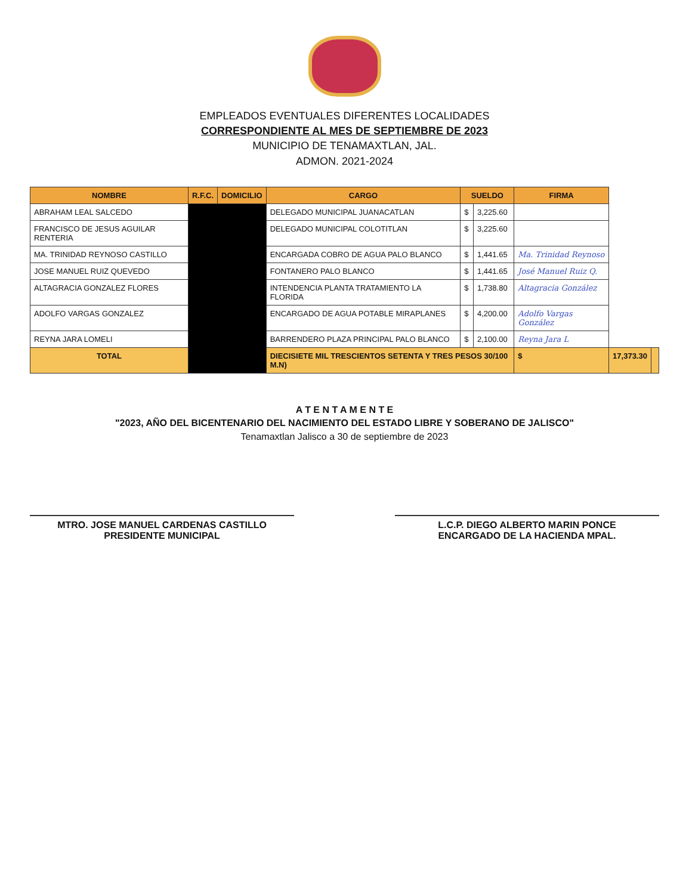EMPLEADOS EVENTUALES DIFERENTES LOCALIDADES
CORRESPONDIENTE AL MES DE SEPTIEMBRE DE 2023
MUNICIPIO DE TENAMAXTLAN, JAL.
ADMON. 2021-2024
| NOMBRE | R.F.C. | DOMICILIO | CARGO | SUELDO | | FIRMA | | |
| --- | --- | --- | --- | --- | --- | --- | --- | --- |
| ABRAHAM LEAL SALCEDO | | | DELEGADO MUNICIPAL JUANACATLAN | $ | 3,225.60 | | | |
| FRANCISCO DE JESUS AGUILAR RENTERIA | | | DELEGADO MUNICIPAL COLOTITLAN | $ | 3,225.60 | | | |
| MA. TRINIDAD REYNOSO CASTILLO | | | ENCARGADA COBRO DE AGUA PALO BLANCO | $ | 1,441.65 | Ma. Trinidad Reynoso | | |
| JOSE MANUEL RUIZ QUEVEDO | | | FONTANERO PALO BLANCO | $ | 1,441.65 | José Manuel Ruiz Q. | | |
| ALTAGRACIA GONZALEZ FLORES | | | INTENDENCIA PLANTA TRATAMIENTO LA FLORIDA | $ | 1,738.80 | Altagracia González | | |
| ADOLFO VARGAS GONZALEZ | | | ENCARGADO DE AGUA POTABLE MIRAPLANES | $ | 4,200.00 | Adolfo Vargas González | | |
| REYNA JARA LOMELI | | | BARRENDERO PLAZA PRINCIPAL PALO BLANCO | $ | 2,100.00 | Reyna Jara L | | |
| TOTAL | | | DIECISIETE MIL TRESCIENTOS SETENTA Y TRES PESOS 30/100 M.N) | | | $ | 17,373.30 | |
A T E N T A M E N T E
"2023, AÑO DEL BICENTENARIO DEL NACIMIENTO DEL ESTADO LIBRE Y SOBERANO DE JALISCO"
Tenamaxtlan Jalisco a 30 de septiembre de 2023
MTRO. JOSE MANUEL CARDENAS CASTILLO
PRESIDENTE MUNICIPAL
L.C.P. DIEGO ALBERTO MARIN PONCE
ENCARGADO DE LA HACIENDA MPAL.